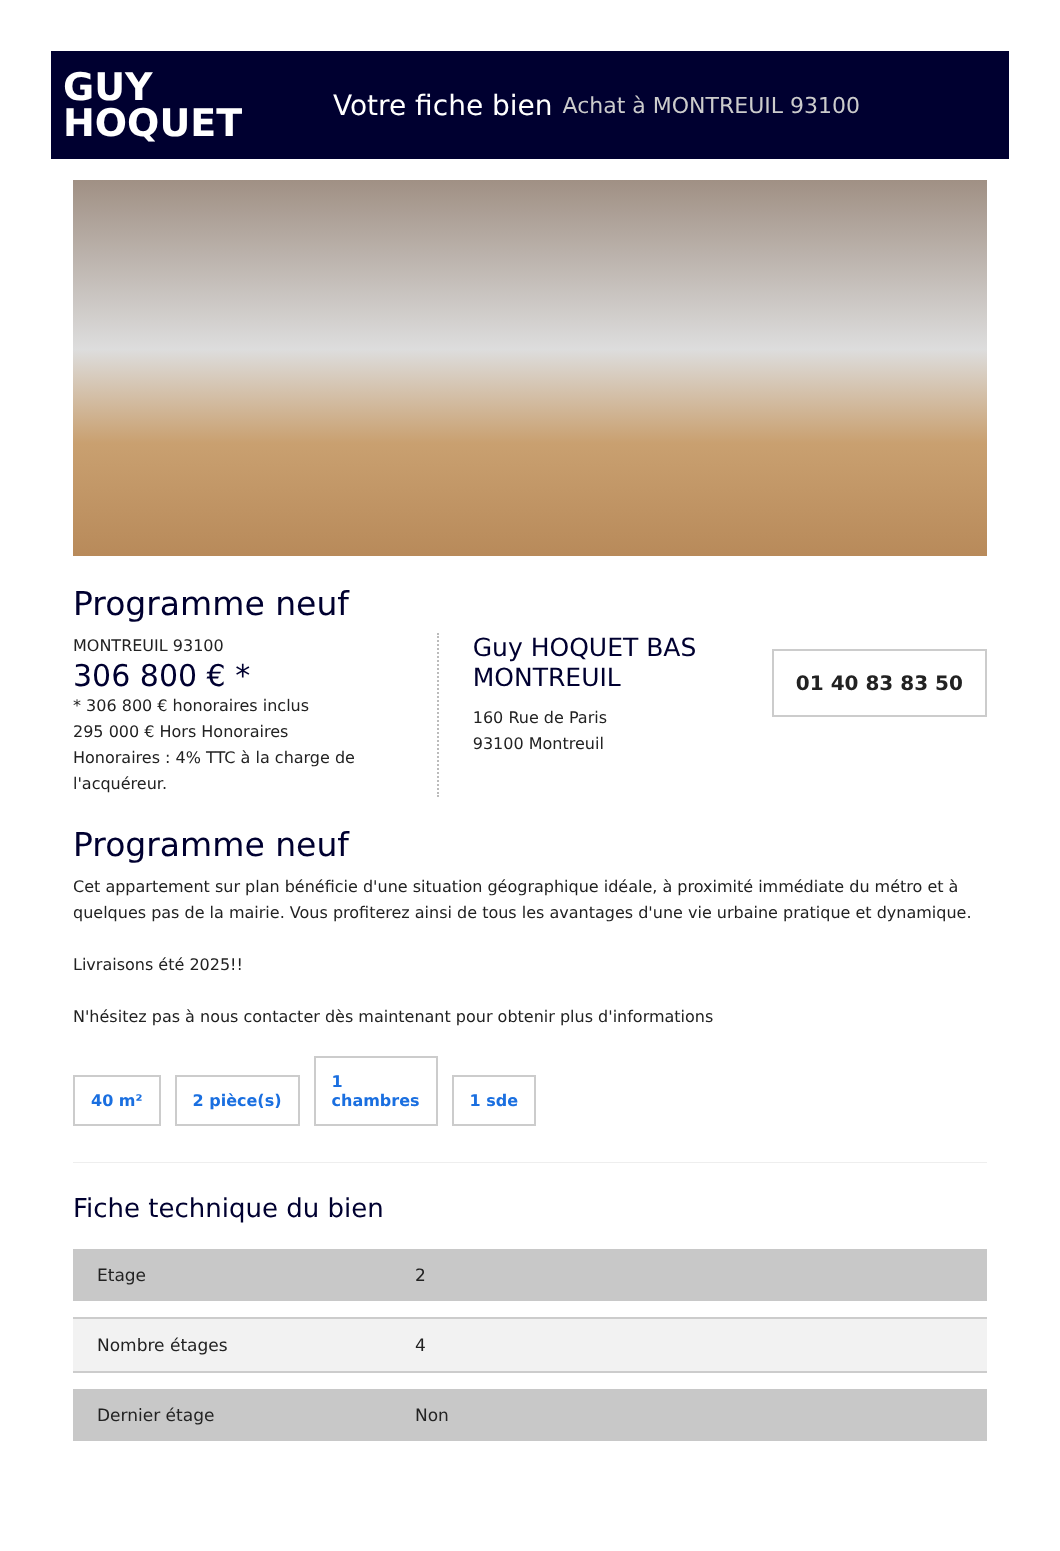GUY
HOQUET
Votre fiche bien Achat à MONTREUIL 93100
Programme neuf
MONTREUIL 93100
306 800 € *
* 306 800 € honoraires inclus
295 000 € Hors Honoraires
Honoraires : 4% TTC à la charge de l'acquéreur.
Guy HOQUET BAS MONTREUIL
160 Rue de Paris
93100 Montreuil
01 40 83 83 50
Programme neuf
Cet appartement sur plan bénéficie d'une situation géographique idéale, à proximité immédiate du métro et à quelques pas de la mairie. Vous profiterez ainsi de tous les avantages d'une vie urbaine pratique et dynamique.
Livraisons été 2025!!
N'hésitez pas à nous contacter dès maintenant pour obtenir plus d'informations
40 m²
2 pièce(s)
1
chambres
1 sde
Fiche technique du bien
| Etage | 2 |
| Nombre étages | 4 |
| Dernier étage | Non |